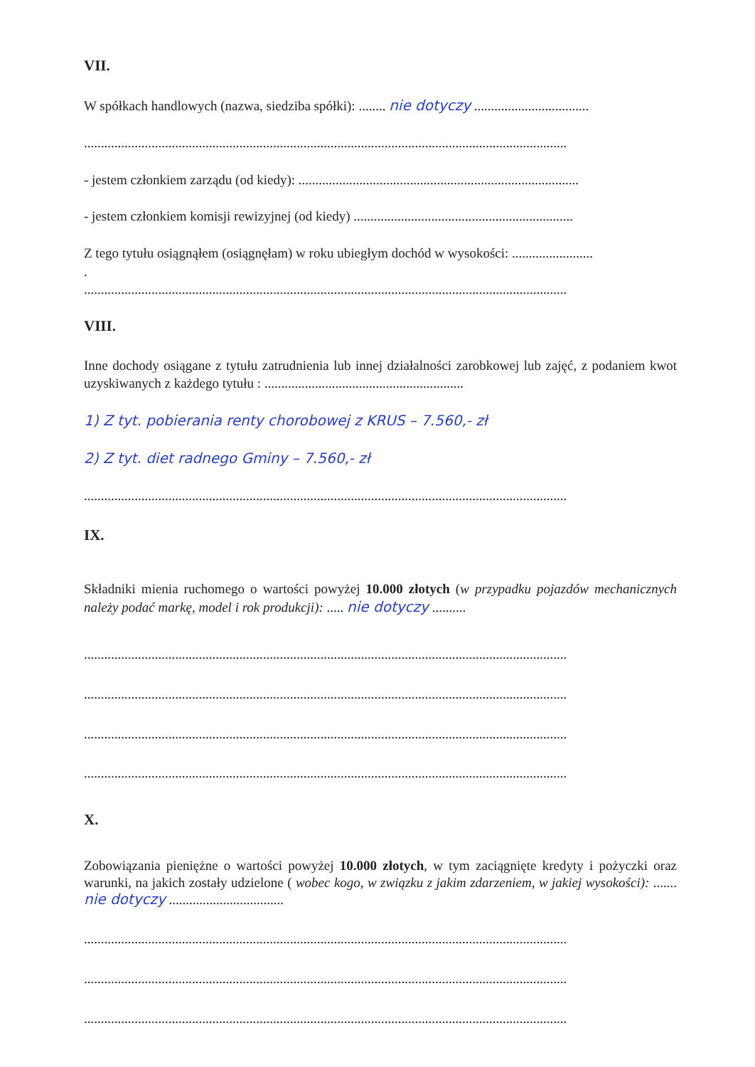VII.
W spółkach handlowych (nazwa, siedziba spółki): ........ nie dotyczy ..................................
...............................................................................................................................................
- jestem członkiem zarządu (od kiedy): ...................................................................................
- jestem członkiem komisji rewizyjnej (od kiedy) .................................................................
Z tego tytułu osiągnąłem (osiągnęłam) w roku ubiegłym dochód w wysokości: ........................
.
...............................................................................................................................................
VIII.
Inne dochody osiągane z tytułu zatrudnienia lub innej działalności zarobkowej lub zajęć, z podaniem kwot uzyskiwanych z każdego tytułu : ...........................................................
1) Z tyt. pobierania renty chorobowej z KRUS – 7.560,- zł
2) Z tyt. diet radnego Gminy – 7.560,- zł
...............................................................................................................................................
IX.
Składniki mienia ruchomego o wartości powyżej 10.000 złotych (w przypadku pojazdów mechanicznych należy podać markę, model i rok produkcji): ..... nie dotyczy ..........
...............................................................................................................................................
...............................................................................................................................................
...............................................................................................................................................
...............................................................................................................................................
X.
Zobowiązania pieniężne o wartości powyżej 10.000 złotych, w tym zaciągnięte kredyty i pożyczki oraz warunki, na jakich zostały udzielone ( wobec kogo, w związku z jakim zdarzeniem, w jakiej wysokości): ....... nie dotyczy ..................................
...............................................................................................................................................
...............................................................................................................................................
...............................................................................................................................................